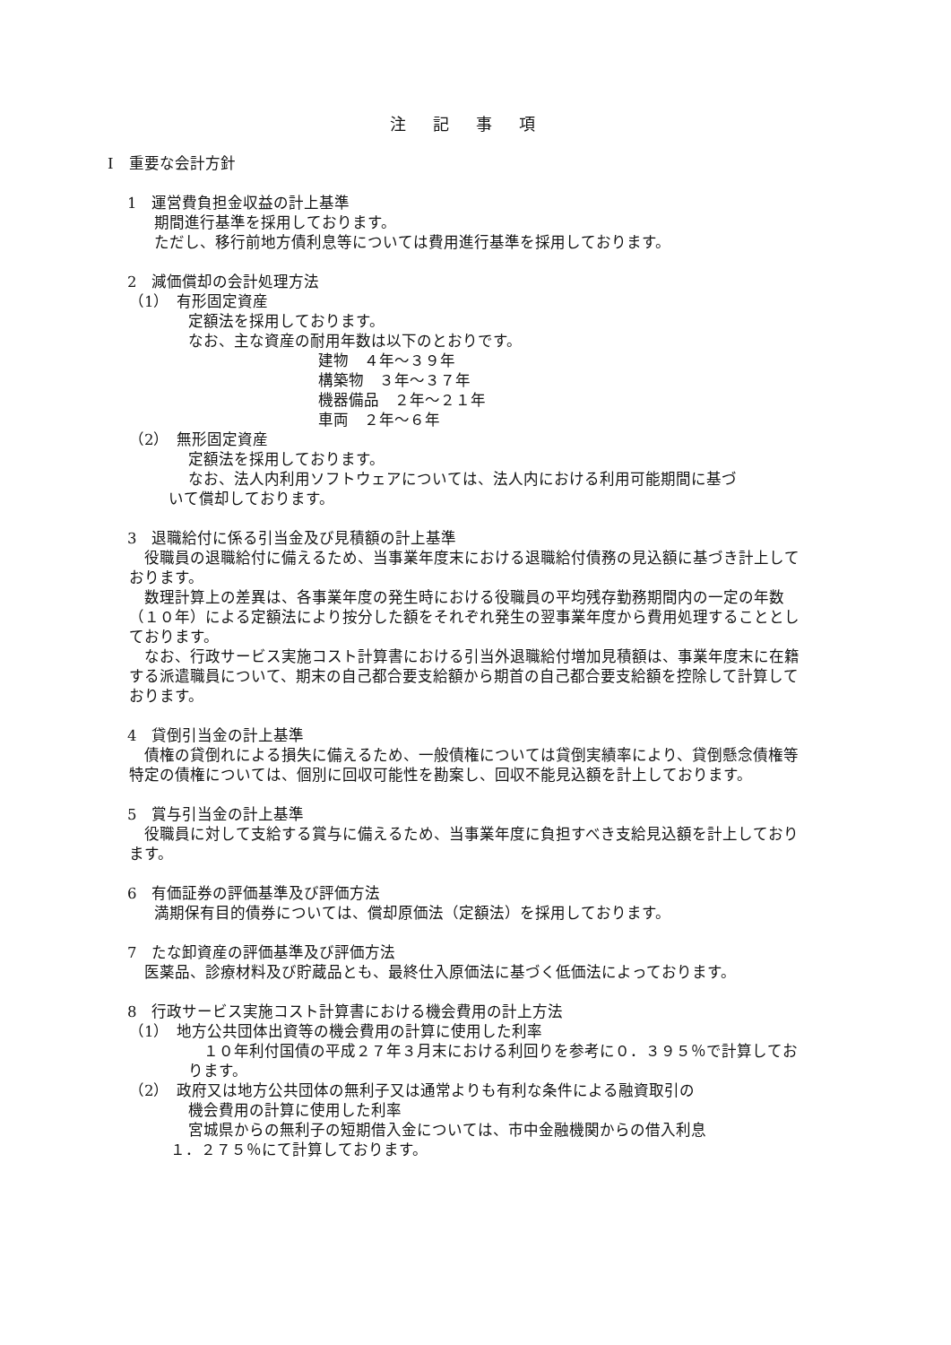注記事項
Ⅰ　重要な会計方針
1　運営費負担金収益の計上基準
期間進行基準を採用しております。
ただし、移行前地方債利息等については費用進行基準を採用しております。
2　減価償却の会計処理方法
（1）　有形固定資産
定額法を採用しております。
なお、主な資産の耐用年数は以下のとおりです。
建物　４年～３９年
構築物　３年～３７年
機器備品　２年～２１年
車両　２年～６年
（2）　無形固定資産
定額法を採用しております。
なお、法人内利用ソフトウェアについては、法人内における利用可能期間に基づ
いて償却しております。
3　退職給付に係る引当金及び見積額の計上基準
　役職員の退職給付に備えるため、当事業年度末における退職給付債務の見込額に基づき計上しております。
　数理計算上の差異は、各事業年度の発生時における役職員の平均残存勤務期間内の一定の年数（１０年）による定額法により按分した額をそれぞれ発生の翌事業年度から費用処理することとしております。
　なお、行政サービス実施コスト計算書における引当外退職給付増加見積額は、事業年度末に在籍する派遣職員について、期末の自己都合要支給額から期首の自己都合要支給額を控除して計算しております。
4　貸倒引当金の計上基準
　債権の貸倒れによる損失に備えるため、一般債権については貸倒実績率により、貸倒懸念債権等特定の債権については、個別に回収可能性を勘案し、回収不能見込額を計上しております。
5　賞与引当金の計上基準
　役職員に対して支給する賞与に備えるため、当事業年度に負担すべき支給見込額を計上しております。
6　有価証券の評価基準及び評価方法
満期保有目的債券については、償却原価法（定額法）を採用しております。
7　たな卸資産の評価基準及び評価方法
　医薬品、診療材料及び貯蔵品とも、最終仕入原価法に基づく低価法によっております。
8　行政サービス実施コスト計算書における機会費用の計上方法
（1）　地方公共団体出資等の機会費用の計算に使用した利率
　１０年利付国債の平成２７年３月末における利回りを参考に０．３９５％で計算しております。
（2）　政府又は地方公共団体の無利子又は通常よりも有利な条件による融資取引の
機会費用の計算に使用した利率
宮城県からの無利子の短期借入金については、市中金融機関からの借入利息
１．２７５％にて計算しております。